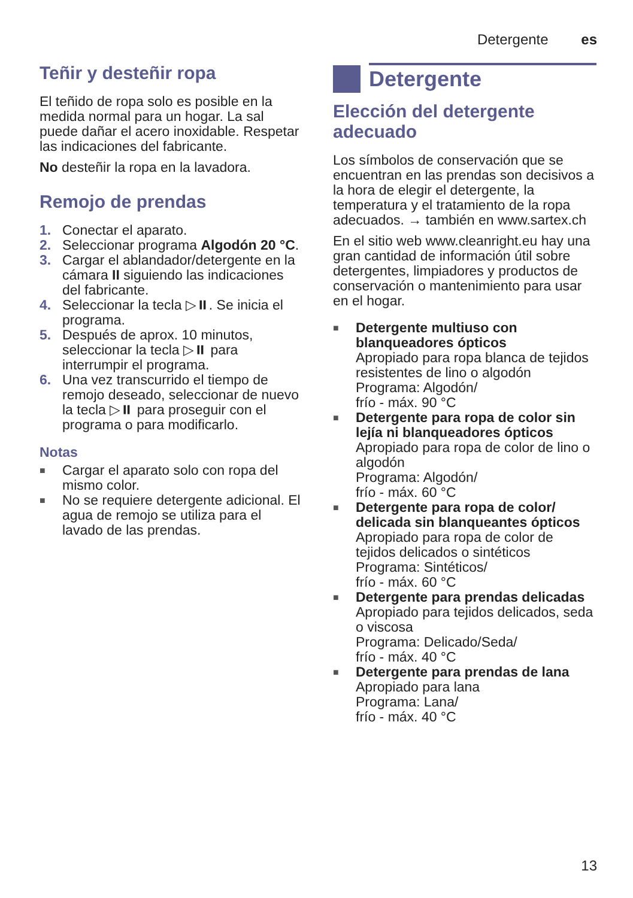Detergente es
Teñir y desteñir ropa
El teñido de ropa solo es posible en la medida normal para un hogar. La sal puede dañar el acero inoxidable. Respetar las indicaciones del fabricante.
No desteñir la ropa en la lavadora.
Remojo de prendas
1. Conectar el aparato.
2. Seleccionar programa Algodón 20 °C.
3. Cargar el ablandador/detergente en la cámara II siguiendo las indicaciones del fabricante.
4. Seleccionar la tecla ▷⏸. Se inicia el programa.
5. Después de aprox. 10 minutos, seleccionar la tecla ▷⏸ para interrumpir el programa.
6. Una vez transcurrido el tiempo de remojo deseado, seleccionar de nuevo la tecla ▷⏸ para proseguir con el programa o para modificarlo.
Notas
■ Cargar el aparato solo con ropa del mismo color.
■ No se requiere detergente adicional. El agua de remojo se utiliza para el lavado de las prendas.
Detergente
Elección del detergente adecuado
Los símbolos de conservación que se encuentran en las prendas son decisivos a la hora de elegir el detergente, la temperatura y el tratamiento de la ropa adecuados. → también en www.sartex.ch
En el sitio web www.cleanright.eu hay una gran cantidad de información útil sobre detergentes, limpiadores y productos de conservación o mantenimiento para usar en el hogar.
■ Detergente multiuso con blanqueadores ópticos
Apropiado para ropa blanca de tejidos resistentes de lino o algodón
Programa: Algodón/
frío - máx. 90 °C
■ Detergente para ropa de color sin lejía ni blanqueadores ópticos
Apropiado para ropa de color de lino o algodón
Programa: Algodón/
frío - máx. 60 °C
■ Detergente para ropa de color/ delicada sin blanqueantes ópticos
Apropiado para ropa de color de tejidos delicados o sintéticos
Programa: Sintéticos/
frío - máx. 60 °C
■ Detergente para prendas delicadas
Apropiado para tejidos delicados, seda o viscosa
Programa: Delicado/Seda/
frío - máx. 40 °C
■ Detergente para prendas de lana
Apropiado para lana
Programa: Lana/
frío - máx. 40 °C
13